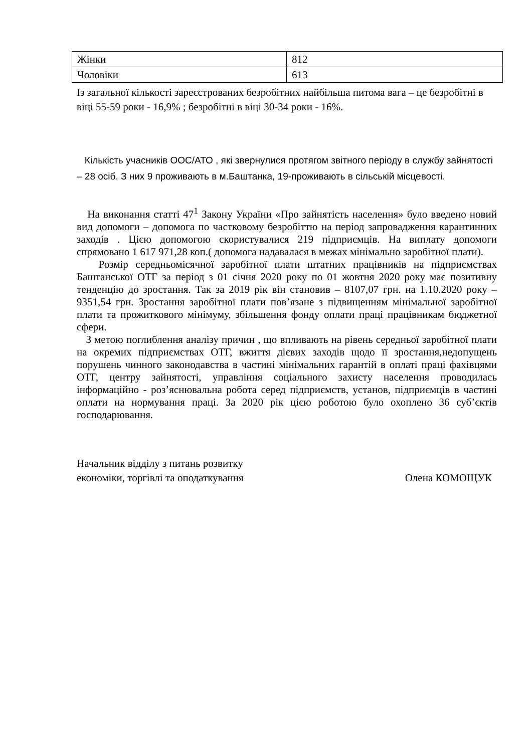| Жінки | 812 |
| Чоловіки | 613 |
Із загальної кількості зареєстрованих безробітних найбільша питома вага – це безробітні в віці 55-59 роки - 16,9% ; безробітні в віці 30-34 роки - 16%.
Кількість учасників ООС/АТО , які звернулися протягом звітного періоду в службу зайнятості – 28 осіб. З них 9 проживають в м.Баштанка, 19-проживають в сільській місцевості.
На виконання статті 47<sup>1</sup> Закону України «Про зайнятість населення» було введено новий вид допомоги – допомога по частковому безробіттю на період запровадження карантинних заходів . Цією допомогою скористувалися 219 підприємців. На виплату допомоги спрямовано 1 617 971,28 коп.( допомога надавалася в межах мінімально заробітної плати).
Розмір середньомісячної заробітної плати штатних працівників на підприємствах Баштанської ОТГ за період з 01 січня 2020 року по 01 жовтня 2020 року має позитивну тенденцію до зростання. Так за 2019 рік він становив – 8107,07 грн. на 1.10.2020 року – 9351,54 грн. Зростання заробітної плати пов’язане з підвищенням мінімальної заробітної плати та прожиткового мінімуму, збільшення фонду оплати праці працівникам бюджетної сфери.
З метою поглиблення аналізу причин , що впливають на рівень середньої заробітної плати на окремих підприємствах ОТГ, вжиття дієвих заходів щодо її зростання,недопущень порушень чинного законодавства в частині мінімальних гарантій в оплаті праці фахівцями ОТГ, центру зайнятості, управління соціального захисту населення проводилась інформаційно - роз’яснювальна робота серед підприємств, установ, підприємців в частині оплати на нормування праці. За 2020 рік цією роботою було охоплено 36 суб’єктів господарювання.
Начальник відділу з питань розвитку
економіки, торгівлі та оподаткування
Олена КОМОЩУК